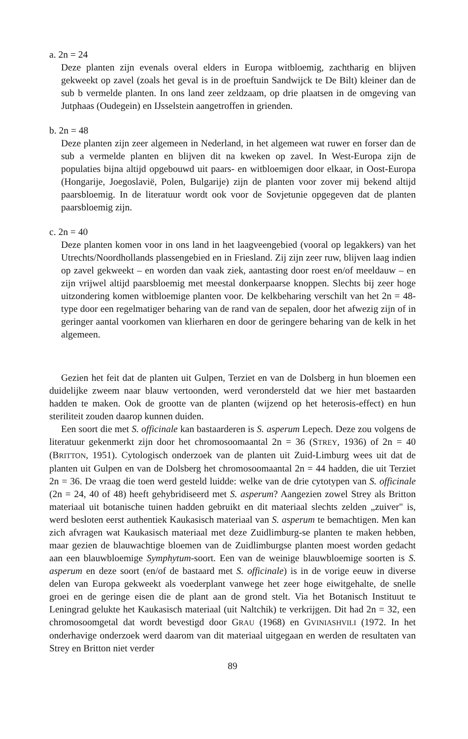a. 2n = 24
Deze planten zijn evenals overal elders in Europa witbloemig, zachtharig en blijven gekweekt op zavel (zoals het geval is in de proeftuin Sandwijck te De Bilt) kleiner dan de sub b vermelde planten. In ons land zeer zeldzaam, op drie plaatsen in de omgeving van Jutphaas (Oudegein) en IJsselstein aangetroffen in grienden.
b. 2n = 48
Deze planten zijn zeer algemeen in Nederland, in het algemeen wat ruwer en forser dan de sub a vermelde planten en blijven dit na kweken op zavel. In West-Europa zijn de populaties bijna altijd opgebouwd uit paars- en witbloemigen door elkaar, in Oost-Europa (Hongarije, Joegoslavië, Polen, Bulgarije) zijn de planten voor zover mij bekend altijd paarsbloemig. In de literatuur wordt ook voor de Sovjetunie opgegeven dat de planten paarsbloemig zijn.
c. 2n = 40
Deze planten komen voor in ons land in het laagveengebied (vooral op legakkers) van het Utrechts/Noordhollands plassengebied en in Friesland. Zij zijn zeer ruw, blijven laag indien op zavel gekweekt – en worden dan vaak ziek, aantasting door roest en/of meeldauw – en zijn vrijwel altijd paarsbloemig met meestal donkerpaarse knoppen. Slechts bij zeer hoge uitzondering komen witbloemige planten voor. De kelkbeharing verschilt van het 2n = 48-type door een regelmatiger beharing van de rand van de sepalen, door het afwezig zijn of in geringer aantal voorkomen van klierharen en door de geringere beharing van de kelk in het algemeen.
Gezien het feit dat de planten uit Gulpen, Terziet en van de Dolsberg in hun bloemen een duidelijke zweem naar blauw vertoonden, werd verondersteld dat we hier met bastaarden hadden te maken. Ook de grootte van de planten (wijzend op het heterosis-effect) en hun steriliteit zouden daarop kunnen duiden.
Een soort die met S. officinale kan bastaarderen is S. asperum Lepech. Deze zou volgens de literatuur gekenmerkt zijn door het chromosoomaantal 2n = 36 (STREY, 1936) of 2n = 40 (BRITTON, 1951). Cytologisch onderzoek van de planten uit Zuid-Limburg wees uit dat de planten uit Gulpen en van de Dolsberg het chromosoomaantal 2n = 44 hadden, die uit Terziet 2n = 36. De vraag die toen werd gesteld luidde: welke van de drie cytotypen van S. officinale (2n = 24, 40 of 48) heeft gehybridiseerd met S. asperum? Aangezien zowel Strey als Britton materiaal uit botanische tuinen hadden gebruikt en dit materiaal slechts zelden „zuiver" is, werd besloten eerst authentiek Kaukasisch materiaal van S. asperum te bemachtigen. Men kan zich afvragen wat Kaukasisch materiaal met deze Zuidlimburg-se planten te maken hebben, maar gezien de blauwachtige bloemen van de Zuidlimburgse planten moest worden gedacht aan een blauwbloemige Symphytum-soort. Een van de weinige blauwbloemige soorten is S. asperum en deze soort (en/of de bastaard met S. officinale) is in de vorige eeuw in diverse delen van Europa gekweekt als voederplant vanwege het zeer hoge eiwitgehalte, de snelle groei en de geringe eisen die de plant aan de grond stelt. Via het Botanisch Instituut te Leningrad gelukte het Kaukasisch materiaal (uit Naltchik) te verkrijgen. Dit had 2n = 32, een chromosoomgetal dat wordt bevestigd door GRAU (1968) en GVINIASHVILI (1972. In het onderhavige onderzoek werd daarom van dit materiaal uitgegaan en werden de resultaten van Strey en Britton niet verder
89